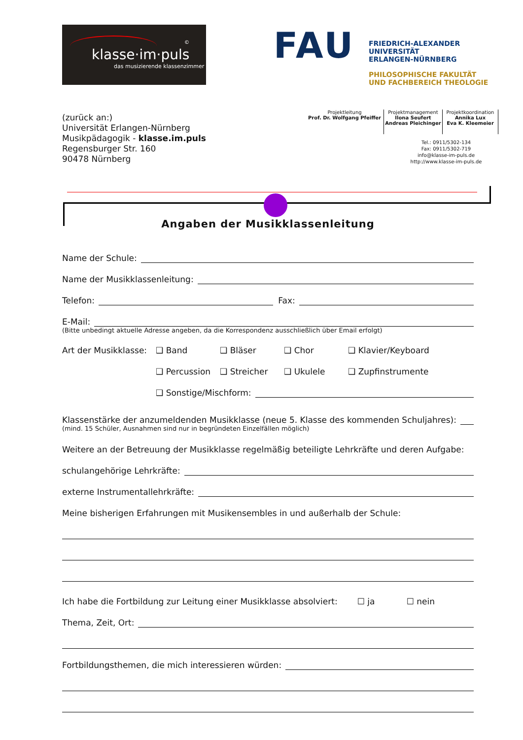klasse·im·puls
das musizierende klassenzimmer
©
FAU
FRIEDRICH-ALEXANDER
UNIVERSITÄT
ERLANGEN-NÜRNBERG
PHILOSOPHISCHE FAKULTÄT
UND FACHBEREICH THEOLOGIE
(zurück an:)
Universität Erlangen-Nürnberg
Musikpädagogik - klasse.im.puls
Regensburger Str. 160
90478 Nürnberg
Projektleitung
Prof. Dr. Wolfgang Pfeiffer
Projektmanagement
Ilona Seufert
Andreas Pleichinger
Projektkoordination
Annika Lux
Eva K. Kleemeier
Tel.: 0911/5302-134
Fax: 0911/5302-719
info@klasse-im-puls.de
http://www.klasse-im-puls.de
Angaben der Musikklassenleitung
Name der Schule:
Name der Musikklassenleitung:
Telefon: Fax:
E-Mail:
(Bitte unbedingt aktuelle Adresse angeben, da die Korrespondenz ausschließlich über Email erfolgt)
Art der Musikklasse: ❑ Band ❑ Bläser ❑ Chor ❑ Klavier/Keyboard
❑ Percussion ❑ Streicher ❑ Ukulele ❑ Zupfinstrumente
❑ Sonstige/Mischform:
Klassenstärke der anzumeldenden Musikklasse (neue 5. Klasse des kommenden Schuljahres):
(mind. 15 Schüler, Ausnahmen sind nur in begründeten Einzelfällen möglich)
Weitere an der Betreuung der Musikklasse regelmäßig beteiligte Lehrkräfte und deren Aufgabe:
schulangehörige Lehrkräfte:
externe Instrumentallehrkräfte:
Meine bisherigen Erfahrungen mit Musikensembles in und außerhalb der Schule:
Ich habe die Fortbildung zur Leitung einer Musikklasse absolviert: ☐ ja ☐ nein
Thema, Zeit, Ort:
Fortbildungsthemen, die mich interessieren würden: